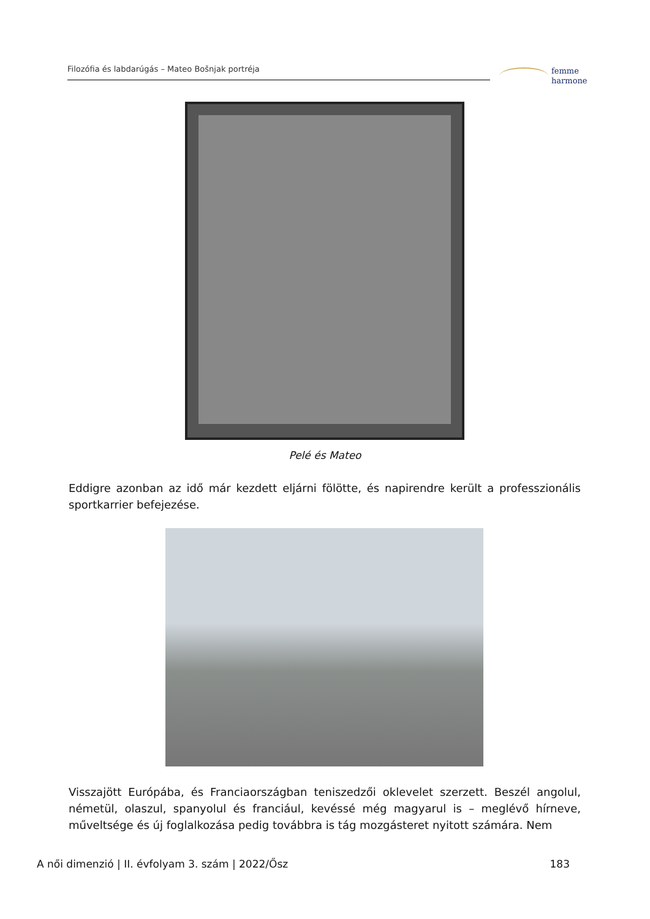Filozófia és labdarúgás – Mateo Bošnjak portréja
femme
harmone
Pelé és Mateo
Eddigre azonban az idő már kezdett eljárni fölötte, és napirendre került a professzionális sportkarrier befejezése.
Visszajött Európába, és Franciaországban teniszedzői oklevelet szerzett. Beszél angolul, németül, olaszul, spanyolul és franciául, kevéssé még magyarul is – meglévő hírneve, műveltsége és új foglalkozása pedig továbbra is tág mozgásteret nyitott számára. Nem
A női dimenzió | II. évfolyam 3. szám | 2022/Ősz 183